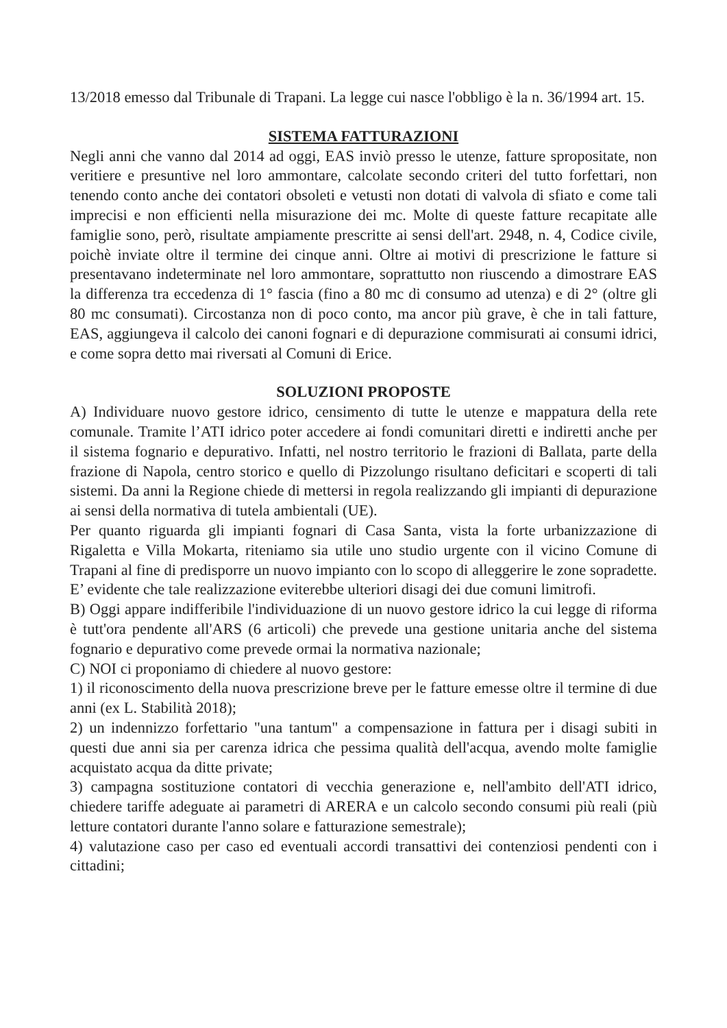13/2018 emesso dal Tribunale di Trapani. La legge cui nasce l'obbligo è la n. 36/1994 art. 15.
SISTEMA FATTURAZIONI
Negli anni che vanno dal 2014 ad oggi, EAS inviò presso le utenze, fatture spropositate, non veritiere e presuntive nel loro ammontare, calcolate secondo criteri del tutto forfettari, non tenendo conto anche dei contatori obsoleti e vetusti non dotati di valvola di sfiato e come tali imprecisi e non efficienti nella misurazione dei mc. Molte di queste fatture recapitate alle famiglie sono, però, risultate ampiamente prescritte ai sensi dell'art. 2948, n. 4, Codice civile, poichè inviate oltre il termine dei cinque anni. Oltre ai motivi di prescrizione le fatture si presentavano indeterminate nel loro ammontare, soprattutto non riuscendo a dimostrare EAS la differenza tra eccedenza di 1° fascia (fino a 80 mc di consumo ad utenza) e di 2° (oltre gli 80 mc consumati). Circostanza non di poco conto, ma ancor più grave, è che in tali fatture, EAS, aggiungeva il calcolo dei canoni fognari e di depurazione commisurati ai consumi idrici, e come sopra detto mai riversati al Comuni di Erice.
SOLUZIONI PROPOSTE
A) Individuare nuovo gestore idrico, censimento di tutte le utenze e mappatura della rete comunale. Tramite l’ATI idrico poter accedere ai fondi comunitari diretti e indiretti anche per il sistema fognario e depurativo. Infatti, nel nostro territorio le frazioni di Ballata, parte della frazione di Napola, centro storico e quello di Pizzolungo risultano deficitari e scoperti di tali sistemi. Da anni la Regione chiede di mettersi in regola realizzando gli impianti di depurazione ai sensi della normativa di tutela ambientali (UE).
Per quanto riguarda gli impianti fognari di Casa Santa, vista la forte urbanizzazione di Rigaletta e Villa Mokarta, riteniamo sia utile uno studio urgente con il vicino Comune di Trapani al fine di predisporre un nuovo impianto con lo scopo di alleggerire le zone sopradette. E’ evidente che tale realizzazione eviterebbe ulteriori disagi dei due comuni limitrofi.
B) Oggi appare indifferibile l'individuazione di un nuovo gestore idrico la cui legge di riforma è tutt'ora pendente all'ARS (6 articoli) che prevede una gestione unitaria anche del sistema fognario e depurativo come prevede ormai la normativa nazionale;
C) NOI ci proponiamo di chiedere al nuovo gestore:
1) il riconoscimento della nuova prescrizione breve per le fatture emesse oltre il termine di due anni (ex L. Stabilità 2018);
2) un indennizzo forfettario "una tantum" a compensazione in fattura per i disagi subiti in questi due anni sia per carenza idrica che pessima qualità dell'acqua, avendo molte famiglie acquistato acqua da ditte private;
3) campagna sostituzione contatori di vecchia generazione e, nell'ambito dell'ATI idrico, chiedere tariffe adeguate ai parametri di ARERA e un calcolo secondo consumi più reali (più letture contatori durante l'anno solare e fatturazione semestrale);
4) valutazione caso per caso ed eventuali accordi transattivi dei contenziosi pendenti con i cittadini;